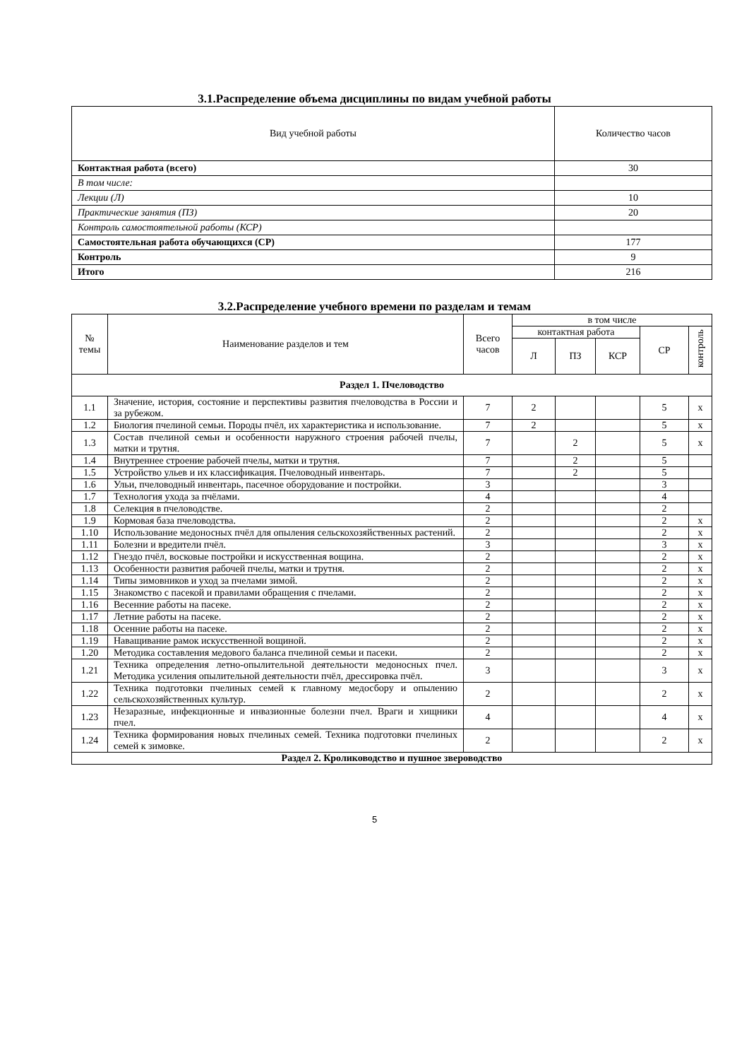3.1.Распределение объема дисциплины по видам учебной работы
| Вид учебной работы | Количество часов |
| --- | --- |
| Контактная работа (всего) | 30 |
| В том числе: | |
| Лекции (Л) | 10 |
| Практические занятия (ПЗ) | 20 |
| Контроль самостоятельной работы (КСР) | |
| Самостоятельная работа обучающихся (СР) | 177 |
| Контроль | 9 |
| Итого | 216 |
3.2.Распределение учебного времени по разделам и темам
| № темы | Наименование разделов и тем | Всего часов | в том числе | | | | |
| --- | --- | --- | --- | --- | --- | --- | --- |
| | | | контактная работа | | | СР | контроль |
| | | | Л | ПЗ | КСР | | |
| Раздел 1. Пчеловодство | | | | | | | |
| 1.1 | Значение, история, состояние и перспективы развития пчеловодства в России и за рубежом. | 7 | 2 | | | 5 | х |
| 1.2 | Биология пчелиной семьи. Породы пчёл, их характеристика и использование. | 7 | 2 | | | 5 | х |
| 1.3 | Состав пчелиной семьи и особенности наружного строения рабочей пчелы, матки и трутня. | 7 | | 2 | | 5 | х |
| 1.4 | Внутреннее строение рабочей пчелы, матки и трутня. | 7 | | 2 | | 5 | |
| 1.5 | Устройство ульев и их классификация. Пчеловодный инвентарь. | 7 | | 2 | | 5 | |
| 1.6 | Ульи, пчеловодный инвентарь, пасечное оборудование и постройки. | 3 | | | | 3 | |
| 1.7 | Технология ухода за пчёлами. | 4 | | | | 4 | |
| 1.8 | Селекция в пчеловодстве. | 2 | | | | 2 | |
| 1.9 | Кормовая база пчеловодства. | 2 | | | | 2 | х |
| 1.10 | Использование медоносных пчёл для опыления сельскохозяйственных растений. | 2 | | | | 2 | х |
| 1.11 | Болезни и вредители пчёл. | 3 | | | | 3 | х |
| 1.12 | Гнездо пчёл, восковые постройки и искусственная вощина. | 2 | | | | 2 | х |
| 1.13 | Особенности развития рабочей пчелы, матки и трутня. | 2 | | | | 2 | х |
| 1.14 | Типы зимовников и уход за пчелами зимой. | 2 | | | | 2 | х |
| 1.15 | Знакомство с пасекой и правилами обращения с пчелами. | 2 | | | | 2 | х |
| 1.16 | Весенние работы на пасеке. | 2 | | | | 2 | х |
| 1.17 | Летние работы на пасеке. | 2 | | | | 2 | х |
| 1.18 | Осенние работы на пасеке. | 2 | | | | 2 | х |
| 1.19 | Наващивание рамок искусственной вощиной. | 2 | | | | 2 | х |
| 1.20 | Методика составления медового баланса пчелиной семьи и пасеки. | 2 | | | | 2 | х |
| 1.21 | Техника определения летно-опылительной деятельности медоносных пчел. Методика усиления опылительной деятельности пчёл, дрессировка пчёл. | 3 | | | | 3 | х |
| 1.22 | Техника подготовки пчелиных семей к главному медосбору и опылению сельскохозяйственных культур. | 2 | | | | 2 | х |
| 1.23 | Незаразные, инфекционные и инвазионные болезни пчел. Враги и хищники пчел. | 4 | | | | 4 | х |
| 1.24 | Техника формирования новых пчелиных семей. Техника подготовки пчелиных семей к зимовке. | 2 | | | | 2 | х |
| Раздел 2. Кролиководство и пушное звероводство | | | | | | | |
5